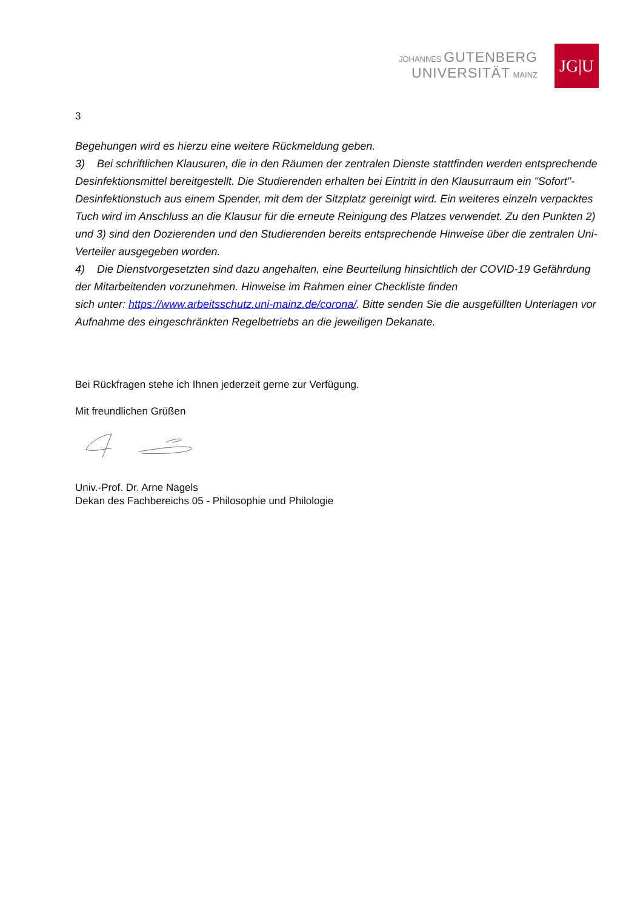JOHANNES GUTENBERG
UNIVERSITÄT MAINZ
JG|U
3
Begehungen wird es hierzu eine weitere Rückmeldung geben.
3) Bei schriftlichen Klausuren, die in den Räumen der zentralen Dienste stattfinden werden entsprechende Desinfektionsmittel bereitgestellt. Die Studierenden erhalten bei Eintritt in den Klausurraum ein "Sofort"-Desinfektionstuch aus einem Spender, mit dem der Sitzplatz gereinigt wird. Ein weiteres einzeln verpacktes Tuch wird im Anschluss an die Klausur für die erneute Reinigung des Platzes verwendet. Zu den Punkten 2) und 3) sind den Dozierenden und den Studierenden bereits entsprechende Hinweise über die zentralen Uni-Verteiler ausgegeben worden.
4) Die Dienstvorgesetzten sind dazu angehalten, eine Beurteilung hinsichtlich der COVID-19 Gefährdung der Mitarbeitenden vorzunehmen. Hinweise im Rahmen einer Checkliste finden
sich unter: https://www.arbeitsschutz.uni-mainz.de/corona/. Bitte senden Sie die ausgefüllten Unterlagen vor Aufnahme des eingeschränkten Regelbetriebs an die jeweiligen Dekanate.
Bei Rückfragen stehe ich Ihnen jederzeit gerne zur Verfügung.
Mit freundlichen Grüßen
Univ.-Prof. Dr. Arne Nagels
Dekan des Fachbereichs 05 - Philosophie und Philologie